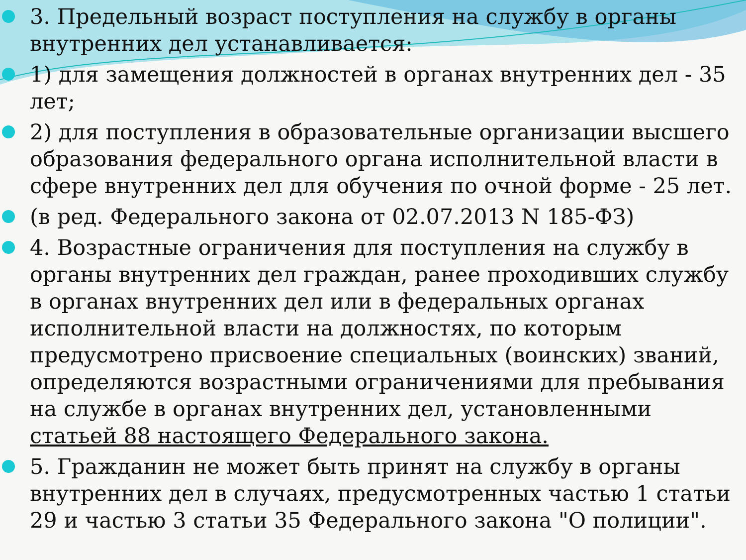3. Предельный возраст поступления на службу в органы внутренних дел устанавливается:
1) для замещения должностей в органах внутренних дел - 35 лет;
2) для поступления в образовательные организации высшего образования федерального органа исполнительной власти в сфере внутренних дел для обучения по очной форме - 25 лет.
(в ред. Федерального закона от 02.07.2013 N 185-ФЗ)
4. Возрастные ограничения для поступления на службу в органы внутренних дел граждан, ранее проходивших службу в органах внутренних дел или в федеральных органах исполнительной власти на должностях, по которым предусмотрено присвоение специальных (воинских) званий, определяются возрастными ограничениями для пребывания на службе в органах внутренних дел, установленными статьей 88 настоящего Федерального закона.
5. Гражданин не может быть принят на службу в органы внутренних дел в случаях, предусмотренных частью 1 статьи 29 и частью 3 статьи 35 Федерального закона "О полиции".